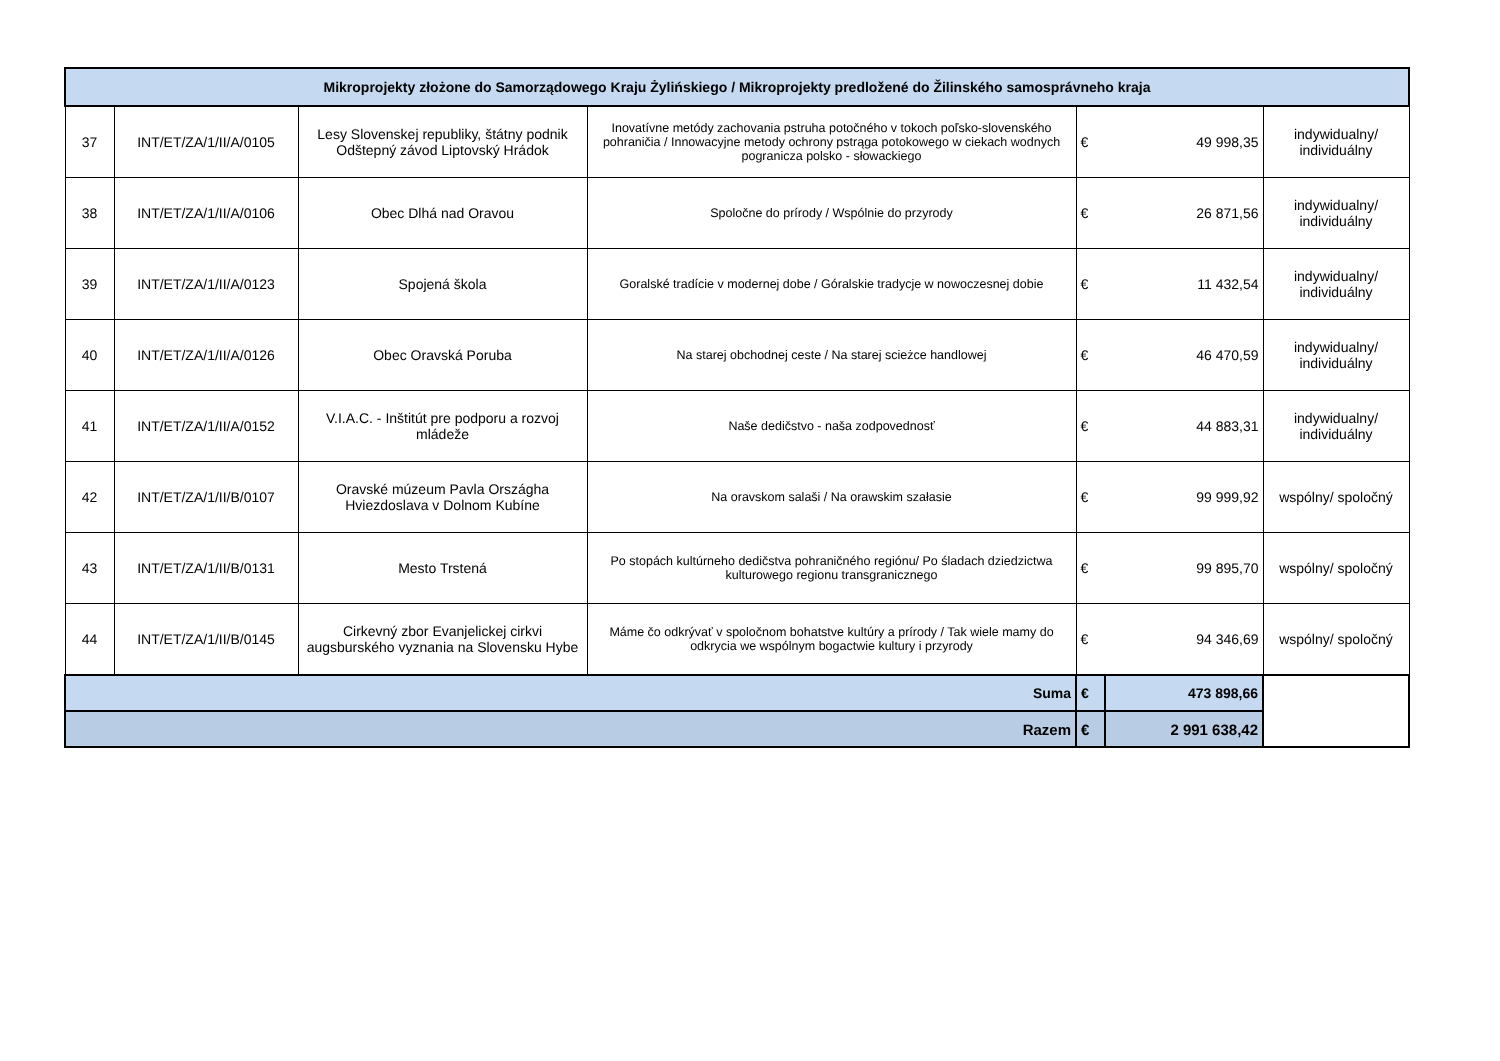| Mikroprojekty złożone do Samorządowego Kraju Żylińskiego / Mikroprojekty predložené do Žilinského samosprávneho kraja | | | | | | |
| --- | --- | --- | --- | --- | --- | --- |
| 37 | INT/ET/ZA/1/II/A/0105 | Lesy Slovenskej republiky, štátny podnik Odštepný závod Liptovský Hrádok | Inovatívne metódy zachovania pstruha potočného v tokoch poľsko-slovenského pohraničia / Innowacyjne metody ochrony pstrąga potokowego w ciekach wodnych pogranicza polsko - słowackiego | € | 49 998,35 | indywidualny/ individuálny |
| 38 | INT/ET/ZA/1/II/A/0106 | Obec Dlhá nad Oravou | Spoločne do prírody / Wspólnie do przyrody | € | 26 871,56 | indywidualny/ individuálny |
| 39 | INT/ET/ZA/1/II/A/0123 | Spojená škola | Goralské tradície v modernej dobe / Góralskie tradycje w nowoczesnej dobie | € | 11 432,54 | indywidualny/ individuálny |
| 40 | INT/ET/ZA/1/II/A/0126 | Obec Oravská Poruba | Na starej obchodnej ceste / Na starej scieżce handlowej | € | 46 470,59 | indywidualny/ individuálny |
| 41 | INT/ET/ZA/1/II/A/0152 | V.I.A.C. - Inštitút pre podporu a rozvoj mládeže | Naše dedičstvo - naša zodpovednosť | € | 44 883,31 | indywidualny/ individuálny |
| 42 | INT/ET/ZA/1/II/B/0107 | Oravské múzeum Pavla Országha Hviezdoslava v Dolnom Kubíne | Na oravskom salaši / Na orawskim szałasie | € | 99 999,92 | wspólny/ spoločný |
| 43 | INT/ET/ZA/1/II/B/0131 | Mesto Trstená | Po stopách kultúrneho dedičstva pohraničného regiónu/ Po śladach dziedzictwa kulturowego regionu transgranicznego | € | 99 895,70 | wspólny/ spoločný |
| 44 | INT/ET/ZA/1/II/B/0145 | Cirkevný zbor Evanjelickej cirkvi augsburského vyznania na Slovensku Hybe | Máme čo odkrývať v spoločnom bohatstve kultúry a prírody / Tak wiele mamy do odkrycia we wspólnym bogactwie kultury i przyrody | € | 94 346,69 | wspólny/ spoločný |
| Suma | | | | € | 473 898,66 | |
| Razem | | | | € | 2 991 638,42 | |